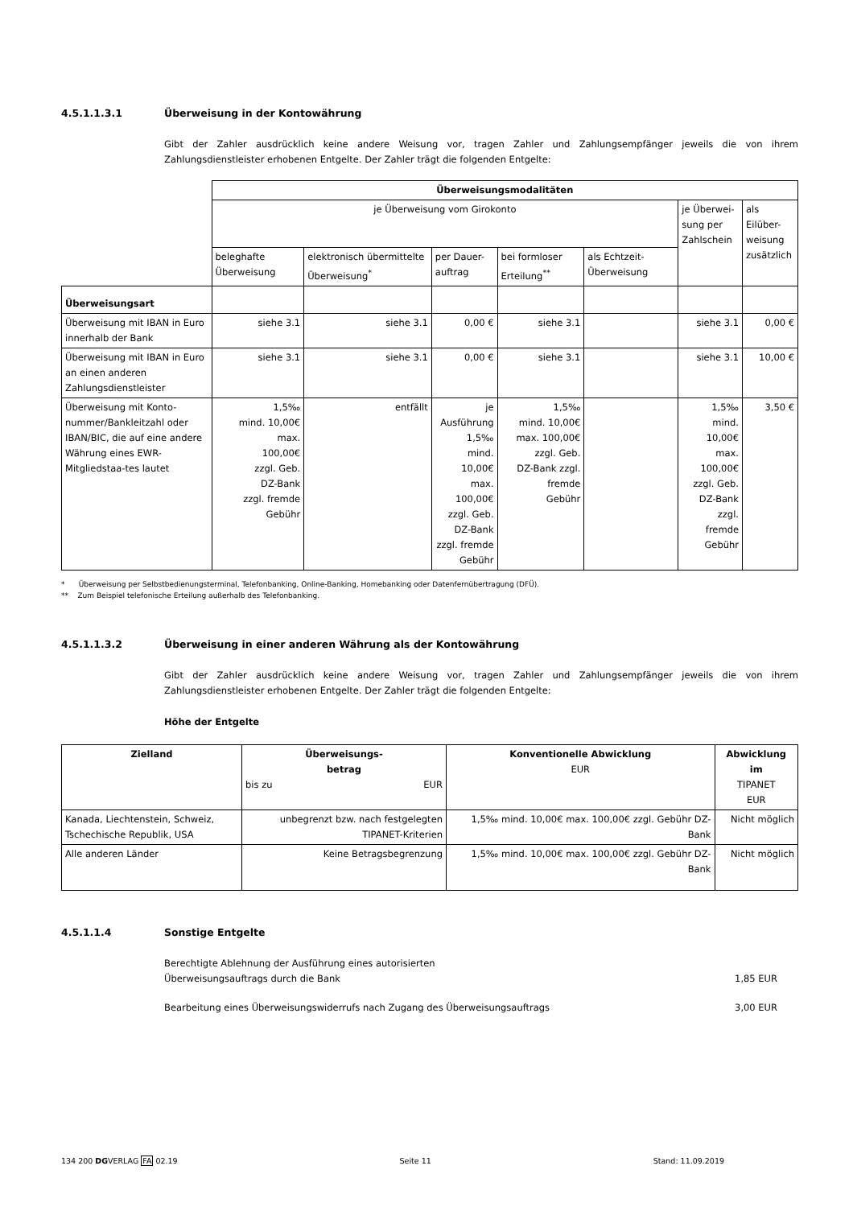4.5.1.1.3.1 Überweisung in der Kontowährung
Gibt der Zahler ausdrücklich keine andere Weisung vor, tragen Zahler und Zahlungsempfänger jeweils die von ihrem Zahlungsdienstleister erhobenen Entgelte. Der Zahler trägt die folgenden Entgelte:
| | Überweisungsmodalitäten | | | | | | |
| | je Überweisung vom Girokonto | | | | | je Überwei- sung per Zahlschein | als Eilüber- weisung zusätzlich |
| | beleghafte Überweisung | elektronisch übermittelte Überweisung<sup>*</sup> | per Dauer- auftrag | bei formloser Erteilung<sup>**</sup> | als Echtzeit-Überweisung | | |
| Überweisungsart | | | | | | | |
| Überweisung mit IBAN in Euro innerhalb der Bank | siehe 3.1 | siehe 3.1 | 0,00 € | siehe 3.1 | | siehe 3.1 | 0,00 € |
| Überweisung mit IBAN in Euro an einen anderen Zahlungsdienstleister | siehe 3.1 | siehe 3.1 | 0,00 € | siehe 3.1 | | siehe 3.1 | 10,00 € |
| Überweisung mit Konto-nummer/Bankleitzahl oder IBAN/BIC, die auf eine andere Währung eines EWR-Mitgliedstaa-tes lautet | 1,5‰ mind. 10,00€ max. 100,00€ zzgl. Geb. DZ-Bank zzgl. fremde Gebühr | entfällt | je Ausführung 1,5‰ mind. 10,00€ max. 100,00€ zzgl. Geb. DZ-Bank zzgl. fremde Gebühr | 1,5‰ mind. 10,00€ max. 100,00€ zzgl. Geb. DZ-Bank zzgl. fremde Gebühr | | 1,5‰ mind. 10,00€ max. 100,00€ zzgl. Geb. DZ-Bank zzgl. fremde Gebühr | 3,50 € |
* Überweisung per Selbstbedienungsterminal, Telefonbanking, Online-Banking, Homebanking oder Datenfernübertragung (DFÜ).
** Zum Beispiel telefonische Erteilung außerhalb des Telefonbanking.
4.5.1.1.3.2 Überweisung in einer anderen Währung als der Kontowährung
Gibt der Zahler ausdrücklich keine andere Weisung vor, tragen Zahler und Zahlungsempfänger jeweils die von ihrem Zahlungsdienstleister erhobenen Entgelte. Der Zahler trägt die folgenden Entgelte:
Höhe der Entgelte
| Zielland | Überweisungs- betrag bis zu EUR | Konventionelle Abwicklung EUR | Abwicklung im TIPANET EUR |
| --- | --- | --- | --- |
| Kanada, Liechtenstein, Schweiz, Tschechische Republik, USA | unbegrenzt bzw. nach festgelegten TIPANET-Kriterien | 1,5‰ mind. 10,00€ max. 100,00€ zzgl. Gebühr DZ-Bank | Nicht möglich |
| Alle anderen Länder | Keine Betragsbegrenzung | 1,5‰ mind. 10,00€ max. 100,00€ zzgl. Gebühr DZ-Bank | Nicht möglich |
4.5.1.1.4 Sonstige Entgelte
Berechtigte Ablehnung der Ausführung eines autorisierten
Überweisungsauftrags durch die Bank 1,85 EUR
Bearbeitung eines Überweisungswiderrufs nach Zugang des Überweisungsauftrags 3,00 EUR
134 200 DGVERLAG FA 02.19 Seite 11 Stand: 11.09.2019